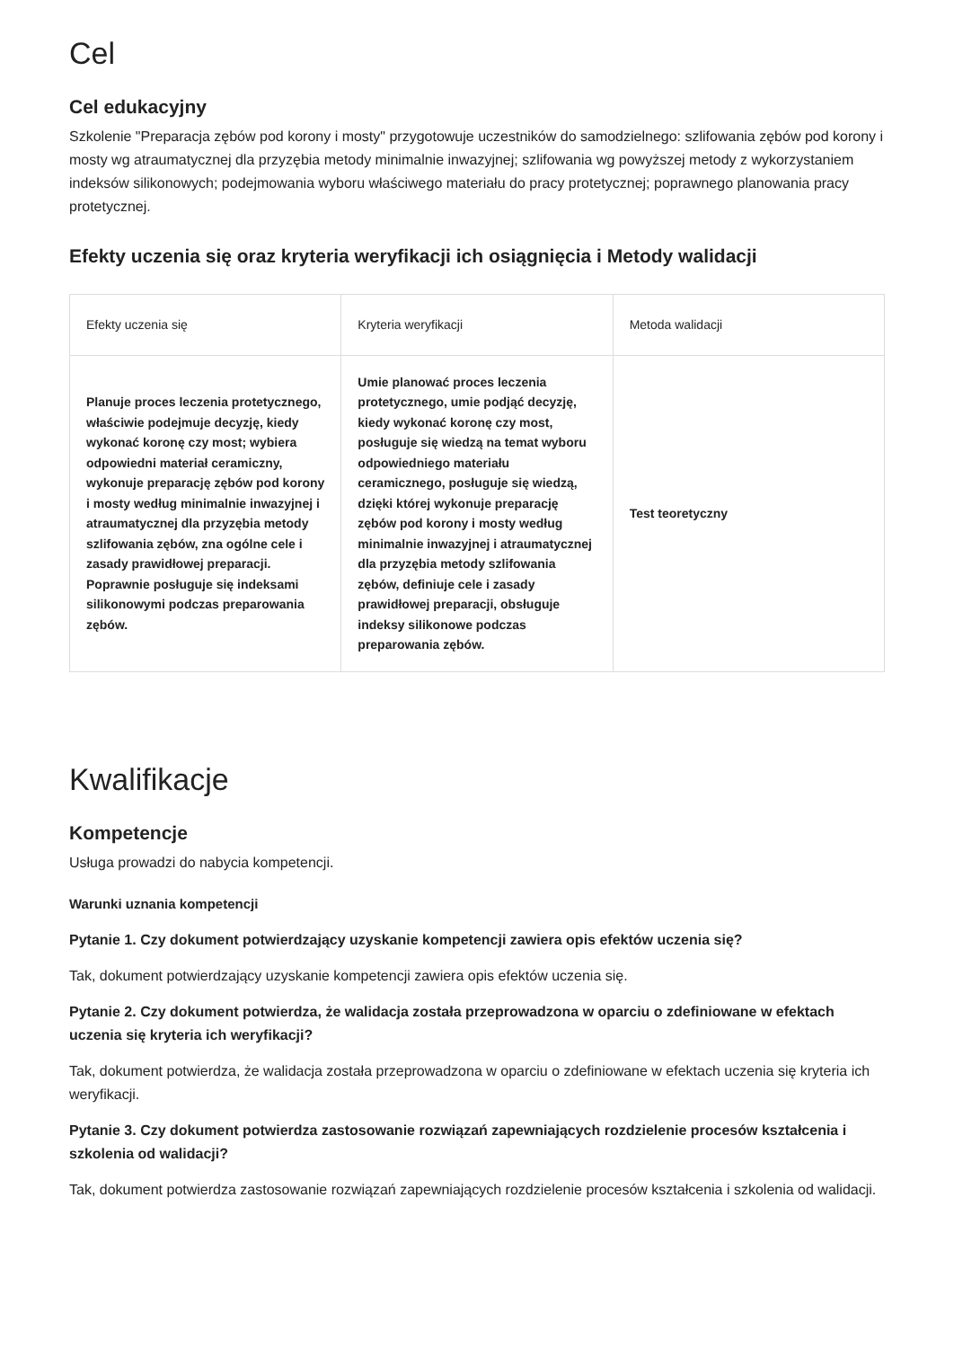Cel
Cel edukacyjny
Szkolenie "Preparacja zębów pod korony i mosty" przygotowuje uczestników do samodzielnego: szlifowania zębów pod korony i mosty wg atraumatycznej dla przyzębia metody minimalnie inwazyjnej; szlifowania wg powyższej metody z wykorzystaniem indeksów silikonowych; podejmowania wyboru właściwego materiału do pracy protetycznej; poprawnego planowania pracy protetycznej.
Efekty uczenia się oraz kryteria weryfikacji ich osiągnięcia i Metody walidacji
| Efekty uczenia się | Kryteria weryfikacji | Metoda walidacji |
| --- | --- | --- |
| Planuje proces leczenia protetycznego, właściwie podejmuje decyzję, kiedy wykonać koronę czy most; wybiera odpowiedni materiał ceramiczny, wykonuje preparację zębów pod korony i mosty według minimalnie inwazyjnej i atraumatycznej dla przyzębia metody szlifowania zębów, zna ogólne cele i zasady prawidłowej preparacji. Poprawnie posługuje się indeksami silikonowymi podczas preparowania zębów. | Umie planować proces leczenia protetycznego, umie podjąć decyzję, kiedy wykonać koronę czy most, posługuje się wiedzą na temat wyboru odpowiedniego materiału ceramicznego, posługuje się wiedzą, dzięki której wykonuje preparację zębów pod korony i mosty według minimalnie inwazyjnej i atraumatycznej dla przyzębia metody szlifowania zębów, definiuje cele i zasady prawidłowej preparacji, obsługuje indeksy silikonowe podczas preparowania zębów. | Test teoretyczny |
Kwalifikacje
Kompetencje
Usługa prowadzi do nabycia kompetencji.
Warunki uznania kompetencji
Pytanie 1. Czy dokument potwierdzający uzyskanie kompetencji zawiera opis efektów uczenia się?
Tak, dokument potwierdzający uzyskanie kompetencji zawiera opis efektów uczenia się.
Pytanie 2. Czy dokument potwierdza, że walidacja została przeprowadzona w oparciu o zdefiniowane w efektach uczenia się kryteria ich weryfikacji?
Tak, dokument potwierdza, że walidacja została przeprowadzona w oparciu o zdefiniowane w efektach uczenia się kryteria ich weryfikacji.
Pytanie 3. Czy dokument potwierdza zastosowanie rozwiązań zapewniających rozdzielenie procesów kształcenia i szkolenia od walidacji?
Tak, dokument potwierdza zastosowanie rozwiązań zapewniających rozdzielenie procesów kształcenia i szkolenia od walidacji.